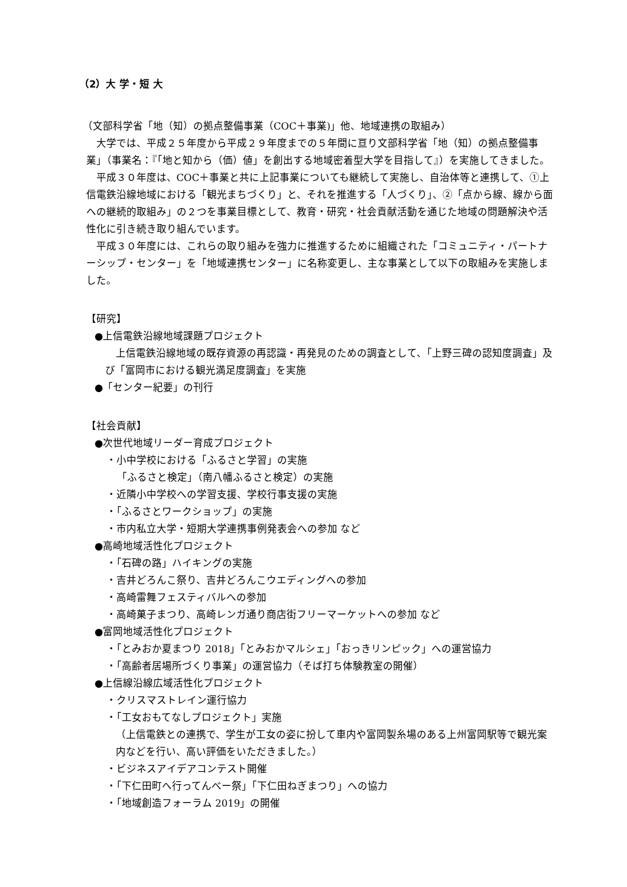（2）大 学・短 大
（文部科学省「地（知）の拠点整備事業（COC＋事業)」他、地域連携の取組み）
大学では、平成２５年度から平成２９年度までの５年間に亘り文部科学省「地（知）の拠点整備事業」（事業名：『「地と知から（価）値」を創出する地域密着型大学を目指して』）を実施してきました。
平成３０年度は、COC＋事業と共に上記事業についても継続して実施し、自治体等と連携して、①上信電鉄沿線地域における「観光まちづくり」と、それを推進する「人づくり」、②「点から線、線から面への継続的取組み」の２つを事業目標として、教育・研究・社会貢献活動を通じた地域の問題解決や活性化に引き続き取り組んでいます。
平成３０年度には、これらの取り組みを強力に推進するために組織された「コミュニティ・パートナーシップ・センター」を「地域連携センター」に名称変更し、主な事業として以下の取組みを実施しました。
【研究】
●上信電鉄沿線地域課題プロジェクト
上信電鉄沿線地域の既存資源の再認識・再発見のための調査として、「上野三碑の認知度調査」及び「富岡市における観光満足度調査」を実施
●「センター紀要」の刊行
【社会貢献】
●次世代地域リーダー育成プロジェクト
・小中学校における「ふるさと学習」の実施
「ふるさと検定」（南八幡ふるさと検定）の実施
・近隣小中学校への学習支援、学校行事支援の実施
・「ふるさとワークショップ」の実施
・市内私立大学・短期大学連携事例発表会への参加 など
●高崎地域活性化プロジェクト
・「石碑の路」ハイキングの実施
・吉井どろんこ祭り、吉井どろんこウエディングへの参加
・高崎雷舞フェスティバルへの参加
・高崎菓子まつり、高崎レンガ通り商店街フリーマーケットへの参加 など
●富岡地域活性化プロジェクト
・「とみおか夏まつり 2018」「とみおかマルシェ」「おっきリンピック」への運営協力
・「高齢者居場所づくり事業」の運営協力（そば打ち体験教室の開催）
●上信線沿線広域活性化プロジェクト
・クリスマストレイン運行協力
・「工女おもてなしプロジェクト」実施
（上信電鉄との連携で、学生が工女の姿に扮して車内や富岡製糸場のある上州富岡駅等で観光案内などを行い、高い評価をいただきました。）
・ビジネスアイデアコンテスト開催
・「下仁田町へ行ってんべー祭」「下仁田ねぎまつり」への協力
・「地域創造フォーラム 2019」の開催